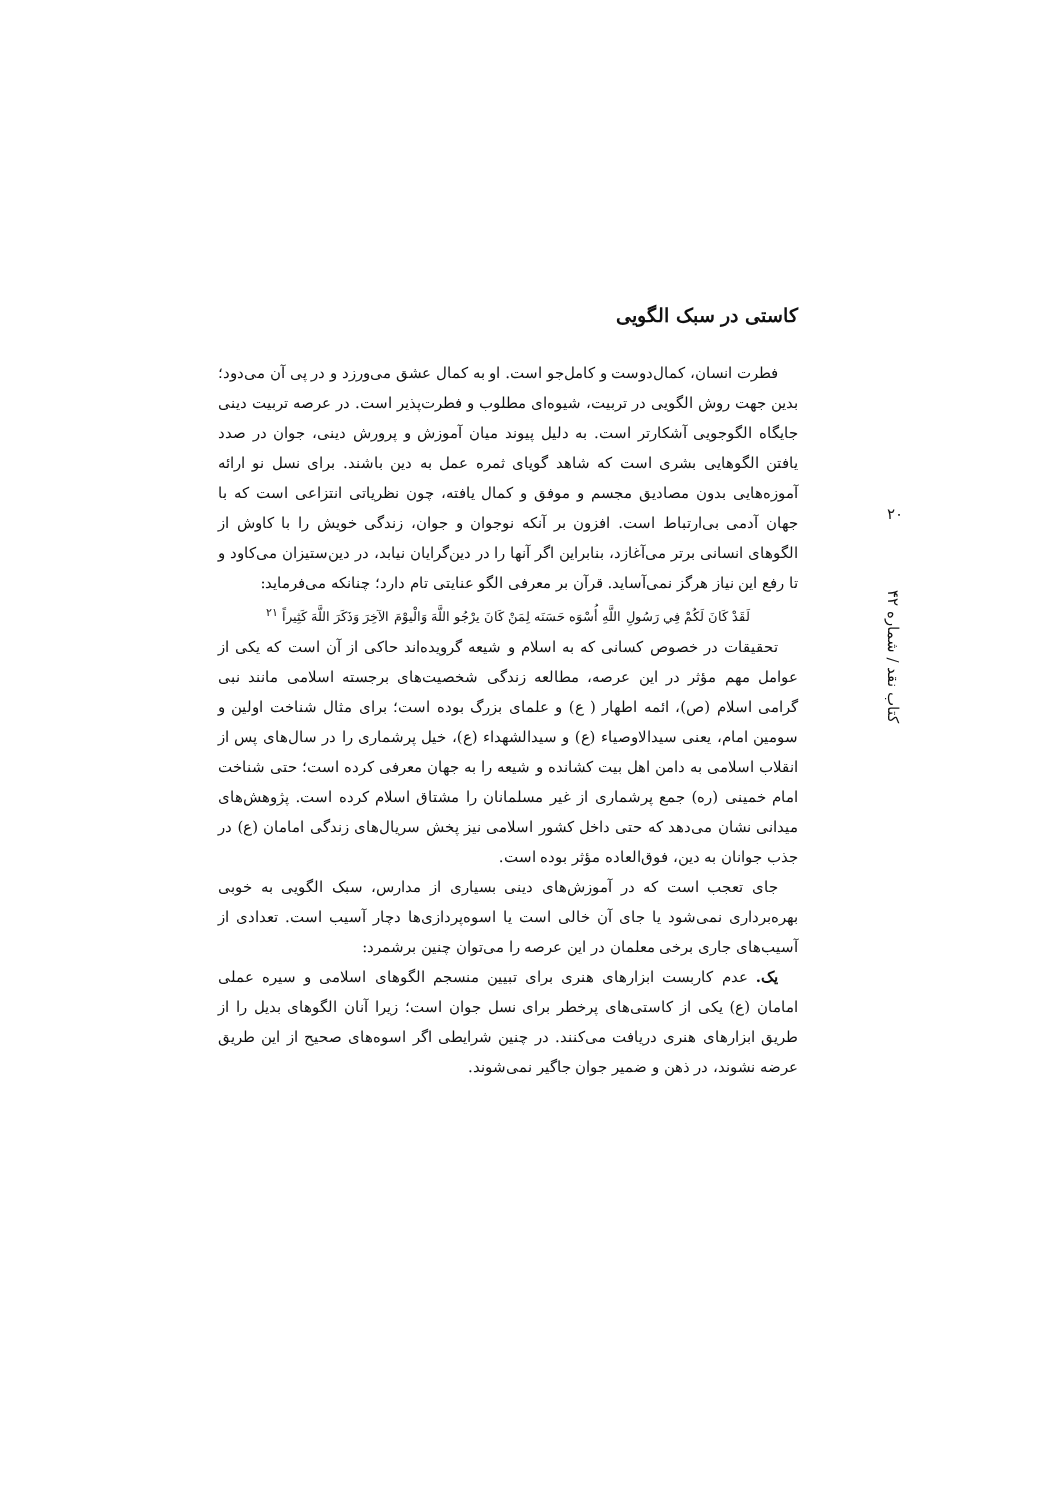کاستی در سبک الگویی
فطرت انسان، کمال‌دوست و کامل‌جو است. او به کمال عشق می‌ورزد و در پی آن می‌دود؛ بدین جهت روش الگویی در تربیت، شیوه‌ای مطلوب و فطرت‌پذیر است. در عرصه تربیت دینی جایگاه الگوجویی آشکارتر است. به دلیل پیوند میان آموزش و پرورش دینی، جوان در صدد یافتن الگوهایی بشری است که شاهد گویای ثمره عمل به دین باشند. برای نسل نو ارائه آموزه‌هایی بدون مصادیق مجسم و موفق و کمال یافته، چون نظریاتی انتزاعی است که با جهان آدمی بی‌ارتباط است. افزون بر آنکه نوجوان و جوان، زندگی خویش را با کاوش از الگوهای انسانی برتر می‌آغازد، بنابراین اگر آنها را در دین‌گرایان نیابد، در دین‌ستیزان می‌کاود و تا رفع این نیاز هرگز نمی‌آساید. قرآن بر معرفی الگو عنایتی تام دارد؛ چنانکه می‌فرماید:
لَقَدْ كَانَ لَكُمْ فِي رَسُولِ اللَّهِ أُسْوَه حَسَنَه لِمَنْ كَانَ يرْجُو اللَّهَ وَالْيوْمَ الآخِرَ وَذَكَرَ اللَّهَ كَثِيراً <sup>۲۱</sup>
تحقیقات در خصوص کسانی که به اسلام و شیعه گرویده‌اند حاکی از آن است که یکی از عوامل مهم مؤثر در این عرصه، مطالعه زندگی شخصیت‌های برجسته اسلامی مانند نبی گرامی اسلام (ص)، ائمه اطهار ( ع) و علمای بزرگ بوده است؛ برای مثال شناخت اولین و سومین امام، یعنی سیدالاوصیاء (ع) و سیدالشهداء (ع)، خیل پرشماری را در سال‌های پس از انقلاب اسلامی به دامن اهل بیت کشانده و شیعه را به جهان معرفی کرده است؛ حتی شناخت امام خمینی (ره) جمع پرشماری از غیر مسلمانان را مشتاق اسلام کرده است. پژوهش‌های میدانی نشان می‌دهد که حتی داخل کشور اسلامی نیز پخش سریال‌های زندگی امامان (ع) در جذب جوانان به دین، فوق‌العاده مؤثر بوده است.
جای تعجب است که در آموزش‌های دینی بسیاری از مدارس، سبک الگویی به خوبی بهره‌برداری نمی‌شود یا جای آن خالی است یا اسوه‌پردازی‌ها دچار آسیب است. تعدادی از آسیب‌های جاری برخی معلمان در این عرصه را می‌توان چنین برشمرد:
یک. عدم کاربست ابزارهای هنری برای تبیین منسجم الگوهای اسلامی و سیره عملی امامان (ع) یکی از کاستی‌های پرخطر برای نسل جوان است؛ زیرا آنان الگوهای بدیل را از طریق ابزارهای هنری دریافت می‌کنند. در چنین شرایطی اگر اسوه‌های صحیح از این طریق عرضه نشوند، در ذهن و ضمیر جوان جاگیر نمی‌شوند.
۲۰
کتاب نقد / شماره ۴۲